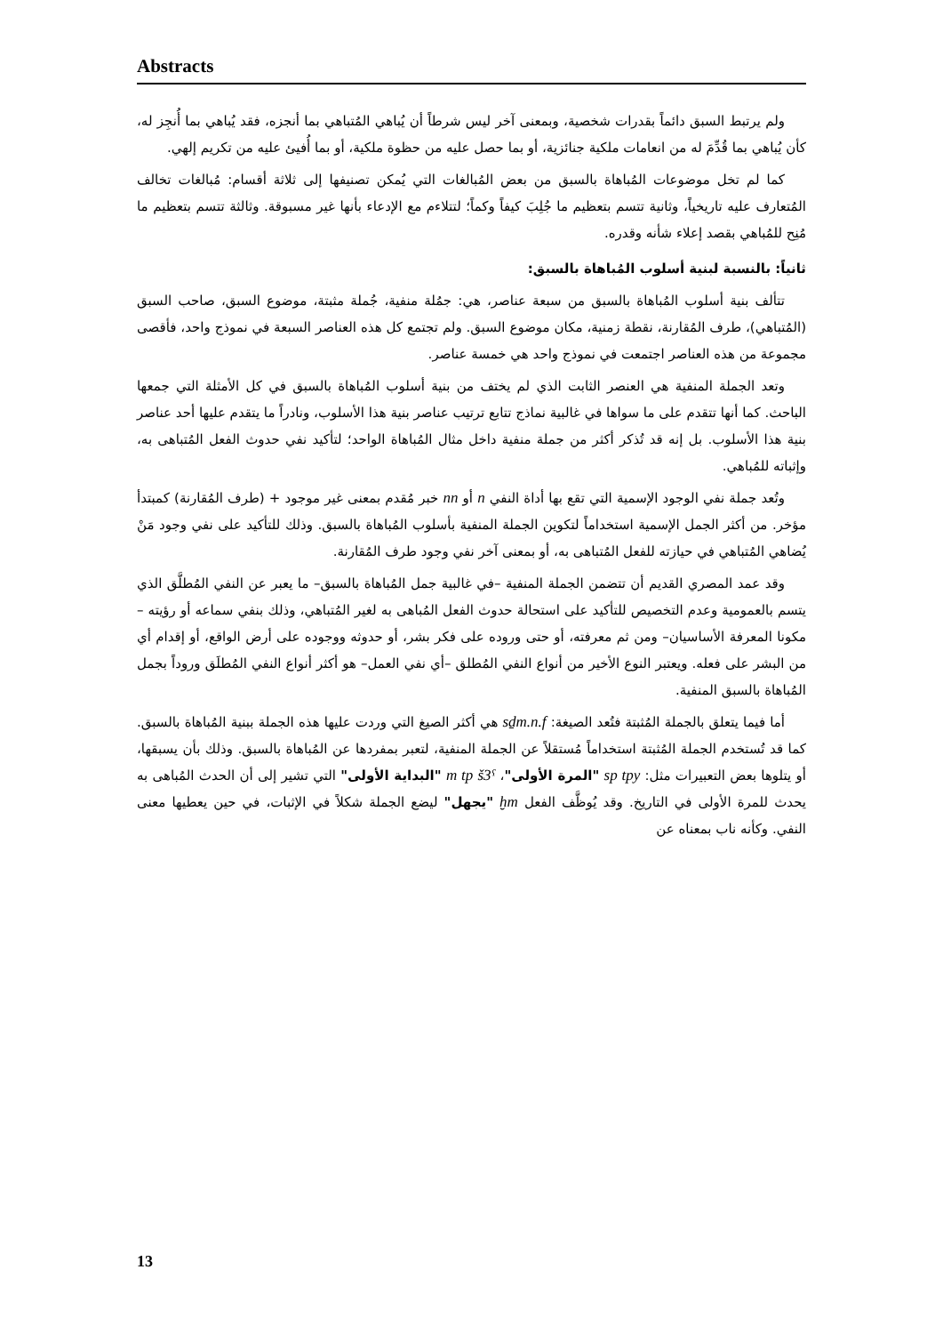Abstracts
ولم يرتبط السبق دائماً بقدرات شخصية، وبمعنى آخر ليس شرطاً أن يُباهي المُتباهي بما أنجزه، فقد يُباهي بما أُنجِز له، كأن يُباهي بما قُدِّمَ له من انعامات ملكية جنائزية، أو بما حصل عليه من حظوة ملكية، أو بما أُفيئ عليه من تكريم إلهي.
كما لم تخل موضوعات المُباهاة بالسبق من بعض المُبالغات التي يُمكن تصنيفها إلى ثلاثة أقسام: مُبالغات تخالف المُتعارف عليه تاريخياً، وثانية تتسم بتعظيم ما جُلِبَ كيفاً وكماً؛ لتتلاءم مع الإدعاء بأنها غير مسبوقة. وثالثة تتسم بتعظيم ما مُنِح للمُباهي بقصد إعلاء شأنه وقدره.
ثانياً: بالنسبة لبنية أسلوب المُباهاة بالسبق:
تتألف بنية أسلوب المُباهاة بالسبق من سبعة عناصر، هي: جمُلة منفية، جُملة مثبتة، موضوع السبق، صاحب السبق (المُتباهي)، طرف المُقارنة، نقطة زمنية، مكان موضوع السبق. ولم تجتمع كل هذه العناصر السبعة في نموذج واحد، فأقصى مجموعة من هذه العناصر اجتمعت في نموذج واحد هي خمسة عناصر.
وتعد الجملة المنفية هي العنصر الثابت الذي لم يختف من بنية أسلوب المُباهاة بالسبق في كل الأمثلة التي جمعها الباحث. كما أنها تتقدم على ما سواها في غالبية نماذج تتابع ترتيب عناصر بنية هذا الأسلوب، ونادراً ما يتقدم عليها أحد عناصر بنية هذا الأسلوب. بل إنه قد تُذكر أكثر من جملة منفية داخل مثال المُباهاة الواحد؛ لتأكيد نفي حدوث الفعل المُتباهى به، وإثباته للمُباهي.
وتُعد جملة نفي الوجود الإسمية التي تقع بها أداة النفي n أو nn خبر مُقدم بمعنى غير موجود + (طرف المُقارنة) كمبتدأ مؤخر. من أكثر الجمل الإسمية استخداماً لتكوين الجملة المنفية بأسلوب المُباهاة بالسبق. وذلك للتأكيد على نفي وجود مَنْ يُضاهي المُتباهي في حيازته للفعل المُتباهى به، أو بمعنى آخر نفي وجود طرف المُقارنة.
وقد عمد المصري القديم أن تتضمن الجملة المنفية –في غالبية جمل المُباهاة بالسبق– ما يعبر عن النفي المُطلَّق الذي يتسم بالعمومية وعدم التخصيص للتأكيد على استحالة حدوث الفعل المُباهى به لغير المُتباهي، وذلك بنفي سماعه أو رؤيته –مكونا المعرفة الأساسيان– ومن ثم معرفته، أو حتى وروده على فكر بشر، أو حدوثه ووجوده على أرض الواقع، أو إقدام أي من البشر على فعله. ويعتبر النوع الأخير من أنواع النفي المُطلق –أي نفي العمل– هو أكثر أنواع النفي المُطلَق وروداً بجمل المُباهاة بالسبق المنفية.
أما فيما يتعلق بالجملة المُثبتة فتُعد الصيغة: sḏm.n.f هي أكثر الصيغ التي وردت عليها هذه الجملة ببنية المُباهاة بالسبق. كما قد تُستخدم الجملة المُثبتة استخداماً مُستقلاً عن الجملة المنفية، لتعبر بمفردها عن المُباهاة بالسبق. وذلك بأن يسبقها، أو يتلوها بعض التعبيرات مثل: sp tpy "المرة الأولى"، m tp š3ˁ "البداية الأولى" التي تشير إلى أن الحدث المُباهى به يحدث للمرة الأولى في التاريخ. وقد يُوظَّف الفعل ḫm "يجهل" ليضع الجملة شكلاً في الإثبات، في حين يعطيها معنى النفي. وكأنه ناب بمعناه عن
13